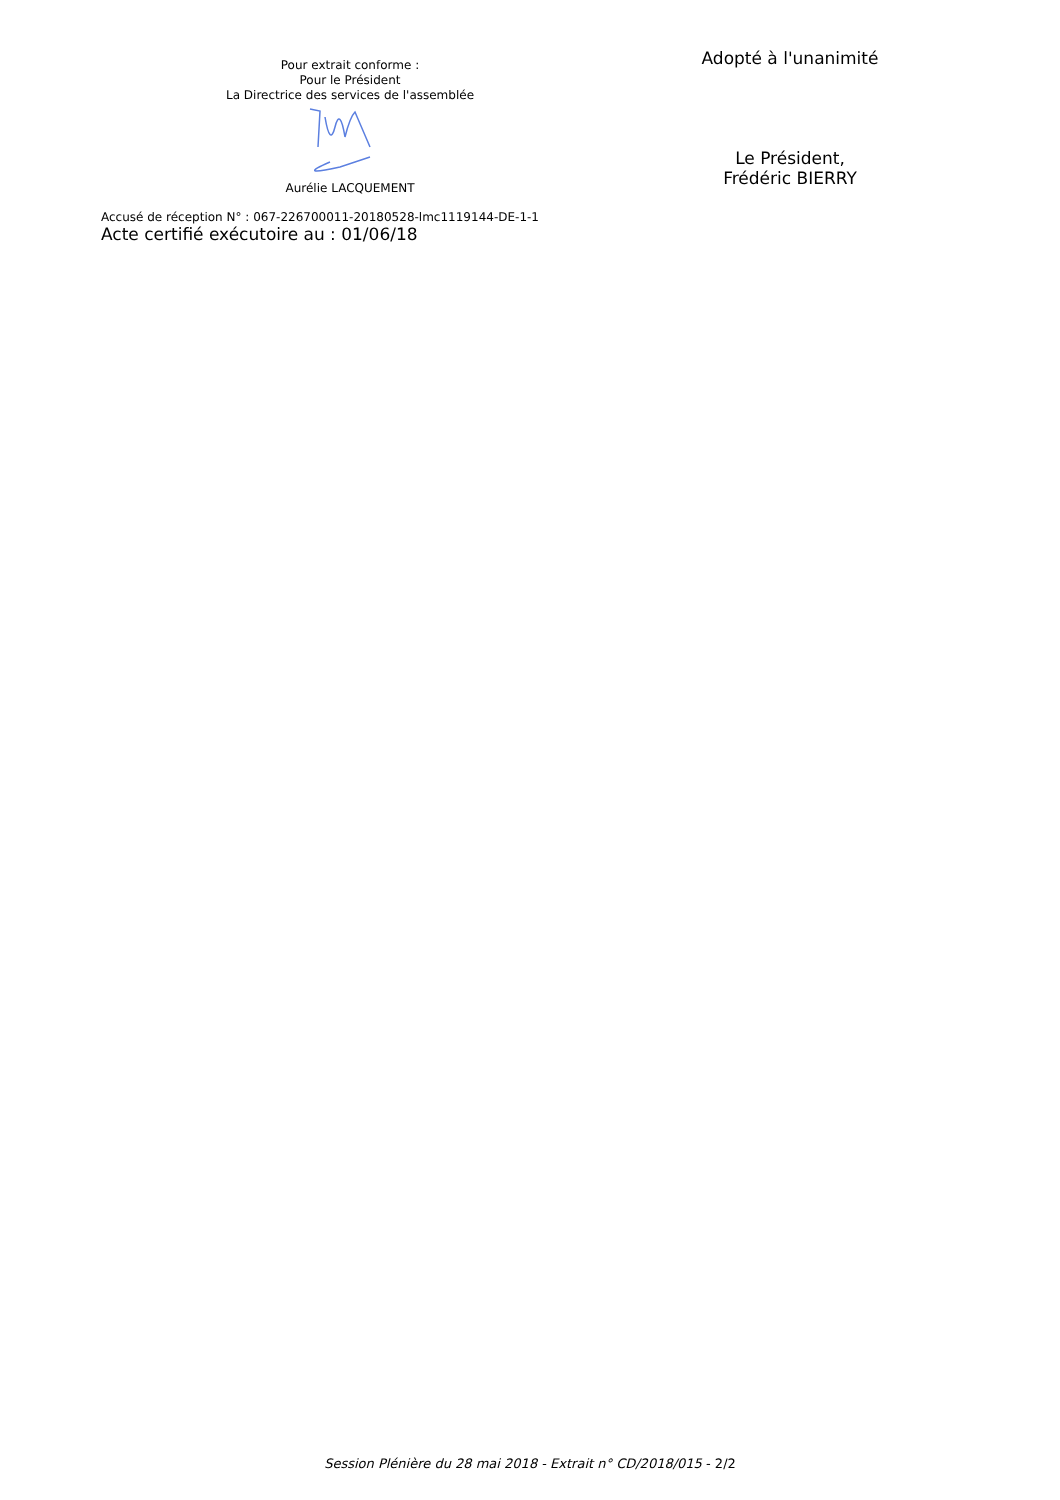Pour extrait conforme :
Pour le Président
La Directrice des services de l'assemblée
Aurélie LACQUEMENT
Adopté à l'unanimité
Le Président,
Frédéric BIERRY
Accusé de réception N° : 067-226700011-20180528-lmc1119144-DE-1-1
Acte certifié exécutoire au : 01/06/18
Session Plénière du 28 mai 2018 - Extrait n° CD/2018/015 - 2/2